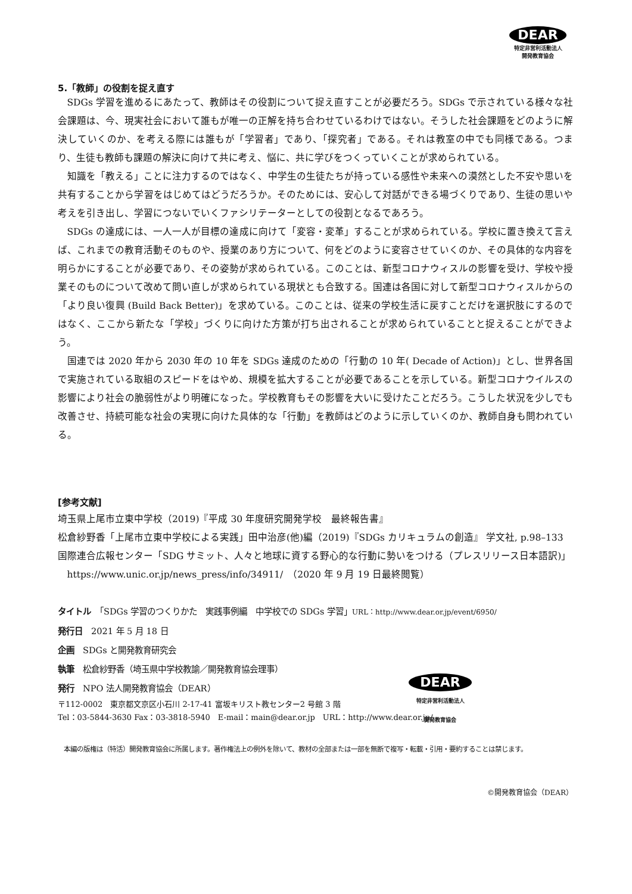DEAR
特定非営利活動法人
開発教育協会
5.「教師」の役割を捉え直す
SDGs 学習を進めるにあたって、教師はその役割について捉え直すことが必要だろう。SDGs で示されている様々な社会課題は、今、現実社会において誰もが唯一の正解を持ち合わせているわけではない。そうした社会課題をどのように解決していくのか、を考える際には誰もが「学習者」であり、「探究者」である。それは教室の中でも同様である。つまり、生徒も教師も課題の解決に向けて共に考え、悩に、共に学びをつくっていくことが求められている。
知識を「教える」ことに注力するのではなく、中学生の生徒たちが持っている感性や未来への漠然とした不安や思いを共有することから学習をはじめてはどうだろうか。そのためには、安心して対話ができる場づくりであり、生徒の思いや考えを引き出し、学習につないでいくファシリテーターとしての役割となるであろう。
SDGs の達成には、一人一人が目標の達成に向けて「変容・変革」することが求められている。学校に置き換えて言えば、これまでの教育活動そのものや、授業のあり方について、何をどのように変容させていくのか、その具体的な内容を明らかにすることが必要であり、その姿勢が求められている。このことは、新型コロナウィスルの影響を受け、学校や授業そのものについて改めて問い直しが求められている現状とも合致する。国連は各国に対して新型コロナウィスルからの「より良い復興 (Build Back Better)」を求めている。このことは、従来の学校生活に戻すことだけを選択肢にするのではなく、ここから新たな「学校」づくりに向けた方策が打ち出されることが求められていることと捉えることができよう。
国連では 2020 年から 2030 年の 10 年を SDGs 達成のための「行動の 10 年( Decade of Action)」とし、世界各国で実施されている取組のスピードをはやめ、規模を拡大することが必要であることを示している。新型コロナウイルスの影響により社会の脆弱性がより明確になった。学校教育もその影響を大いに受けたことだろう。こうした状況を少しでも改善させ、持続可能な社会の実現に向けた具体的な「行動」を教師はどのように示していくのか、教師自身も問われている。
[参考文献]
埼玉県上尾市立東中学校（2019)『平成 30 年度研究開発学校　最終報告書』
松倉紗野香「上尾市立東中学校による実践」田中治彦(他)編（2019)『SDGs カリキュラムの創造』 学文社, p.98–133
国際連合広報センター「SDG サミット、人々と地球に資する野心的な行動に勢いをつける（プレスリリース日本語訳)」https://www.unic.or.jp/news_press/info/34911/　（2020 年 9 月 19 日最終閲覧）
タイトル　「SDGs 学習のつくりかた　実践事例編　中学校での SDGs 学習」URL：http://www.dear.or.jp/event/6950/
発行日　2021 年 5 月 18 日
企画　SDGs と開発教育研究会
執筆　松倉紗野香（埼玉県中学校教諭／開発教育協会理事）
発行　NPO 法人開発教育協会（DEAR）
〒112-0002　東京都文京区小石川 2-17-41 富坂キリスト教センター2 号館 3 階
Tel：03-5844-3630 Fax：03-3818-5940　E-mail：main@dear.or.jp　URL：http://www.dear.or.jp/
DEAR
特定非営利活動法人
開発教育協会
本編の版権は（特活）開発教育協会に所属します。著作権法上の例外を除いて、教材の全部または一部を無断で複写・転載・引用・要約することは禁じます。
©開発教育協会（DEAR）